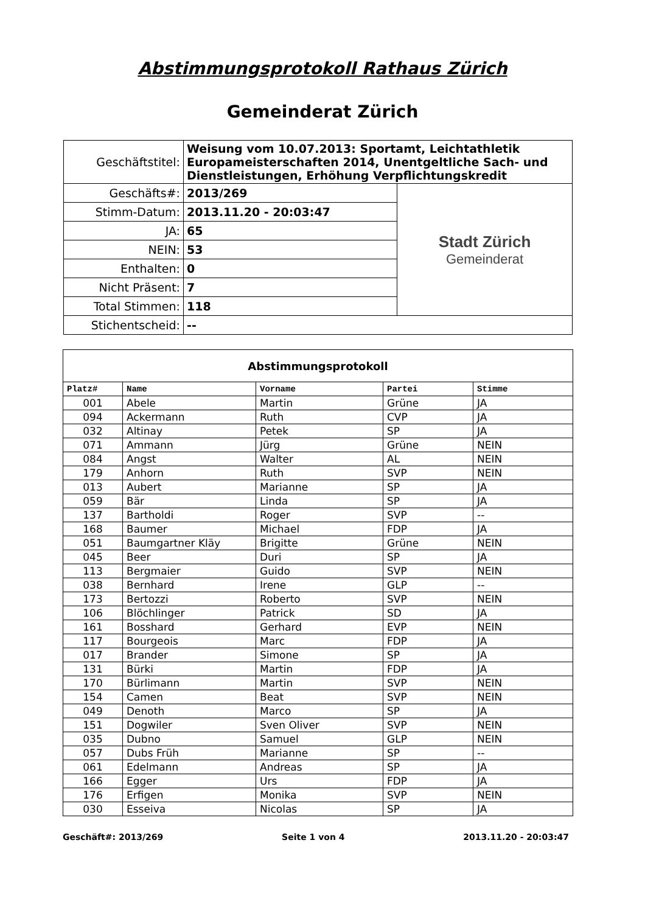Abstimmungsprotokoll Rathaus Zürich
Gemeinderat Zürich
| Geschäftstitel: | Weisung vom 10.07.2013: Sportamt, Leichtathletik Europameisterschaften 2014, Unentgeltliche Sach- und Dienstleistungen, Erhöhung Verpflichtungskredit | |
| Geschäfts#: | 2013/269 | Stadt Zürich Gemeinderat |
| Stimm-Datum: | 2013.11.20 - 20:03:47 | |
| JA: | 65 | |
| NEIN: | 53 | |
| Enthalten: | 0 | |
| Nicht Präsent: | 7 | |
| Total Stimmen: | 118 | |
| Stichentscheid: | -- | |
| Abstimmungsprotokoll | | | | |
| Platz# | Name | Vorname | Partei | Stimme |
| 001 | Abele | Martin | Grüne | JA |
| 094 | Ackermann | Ruth | CVP | JA |
| 032 | Altinay | Petek | SP | JA |
| 071 | Ammann | Jürg | Grüne | NEIN |
| 084 | Angst | Walter | AL | NEIN |
| 179 | Anhorn | Ruth | SVP | NEIN |
| 013 | Aubert | Marianne | SP | JA |
| 059 | Bär | Linda | SP | JA |
| 137 | Bartholdi | Roger | SVP | -- |
| 168 | Baumer | Michael | FDP | JA |
| 051 | Baumgartner Kläy | Brigitte | Grüne | NEIN |
| 045 | Beer | Duri | SP | JA |
| 113 | Bergmaier | Guido | SVP | NEIN |
| 038 | Bernhard | Irene | GLP | -- |
| 173 | Bertozzi | Roberto | SVP | NEIN |
| 106 | Blöchlinger | Patrick | SD | JA |
| 161 | Bosshard | Gerhard | EVP | NEIN |
| 117 | Bourgeois | Marc | FDP | JA |
| 017 | Brander | Simone | SP | JA |
| 131 | Bürki | Martin | FDP | JA |
| 170 | Bürlimann | Martin | SVP | NEIN |
| 154 | Camen | Beat | SVP | NEIN |
| 049 | Denoth | Marco | SP | JA |
| 151 | Dogwiler | Sven Oliver | SVP | NEIN |
| 035 | Dubno | Samuel | GLP | NEIN |
| 057 | Dubs Früh | Marianne | SP | -- |
| 061 | Edelmann | Andreas | SP | JA |
| 166 | Egger | Urs | FDP | JA |
| 176 | Erfigen | Monika | SVP | NEIN |
| 030 | Esseiva | Nicolas | SP | JA |
Geschäft#: 2013/269 Seite 1 von 4 2013.11.20 - 20:03:47